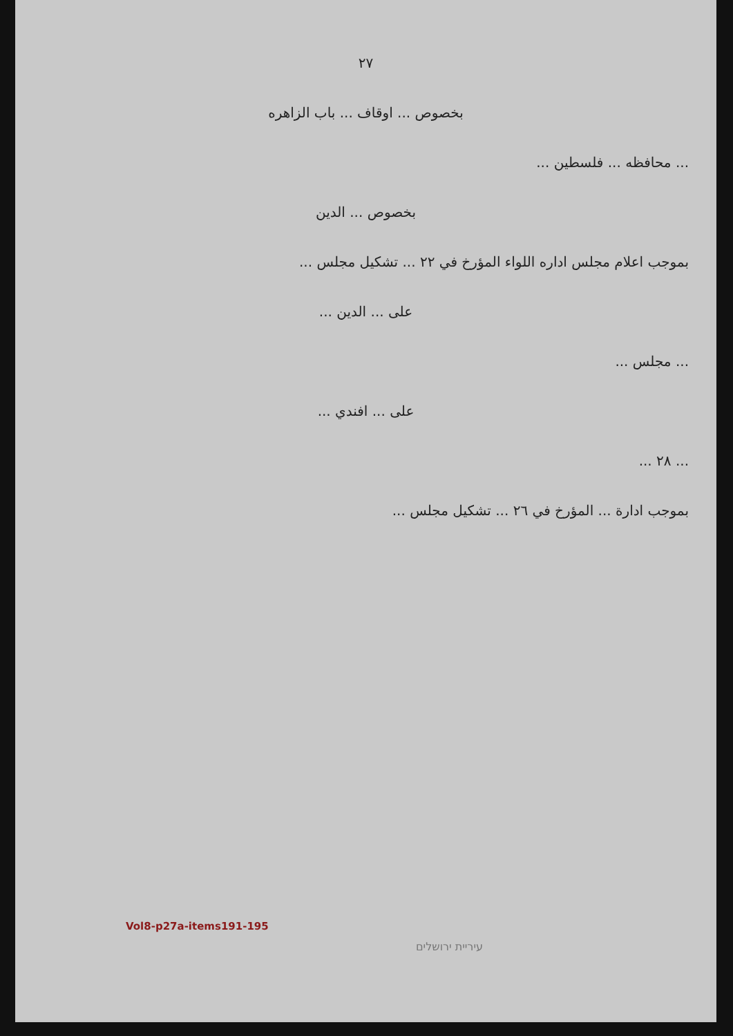٢٧
بخصوص ... اوقاف ... باب الزاهره
... محافظه ... فلسطين ...
بخصوص ... الدين
بموجب اعلام مجلس اداره اللواء المؤرخ في ٢٢ ... تشكيل مجلس ...
على ... الدين ...
... مجلس ...
على ... افندي ...
... ٢٨ ...
بموجب ادارة ... المؤرخ في ٢٦ ... تشكيل مجلس ...
Vol8-p27a-items191-195
עיריית ירושלים